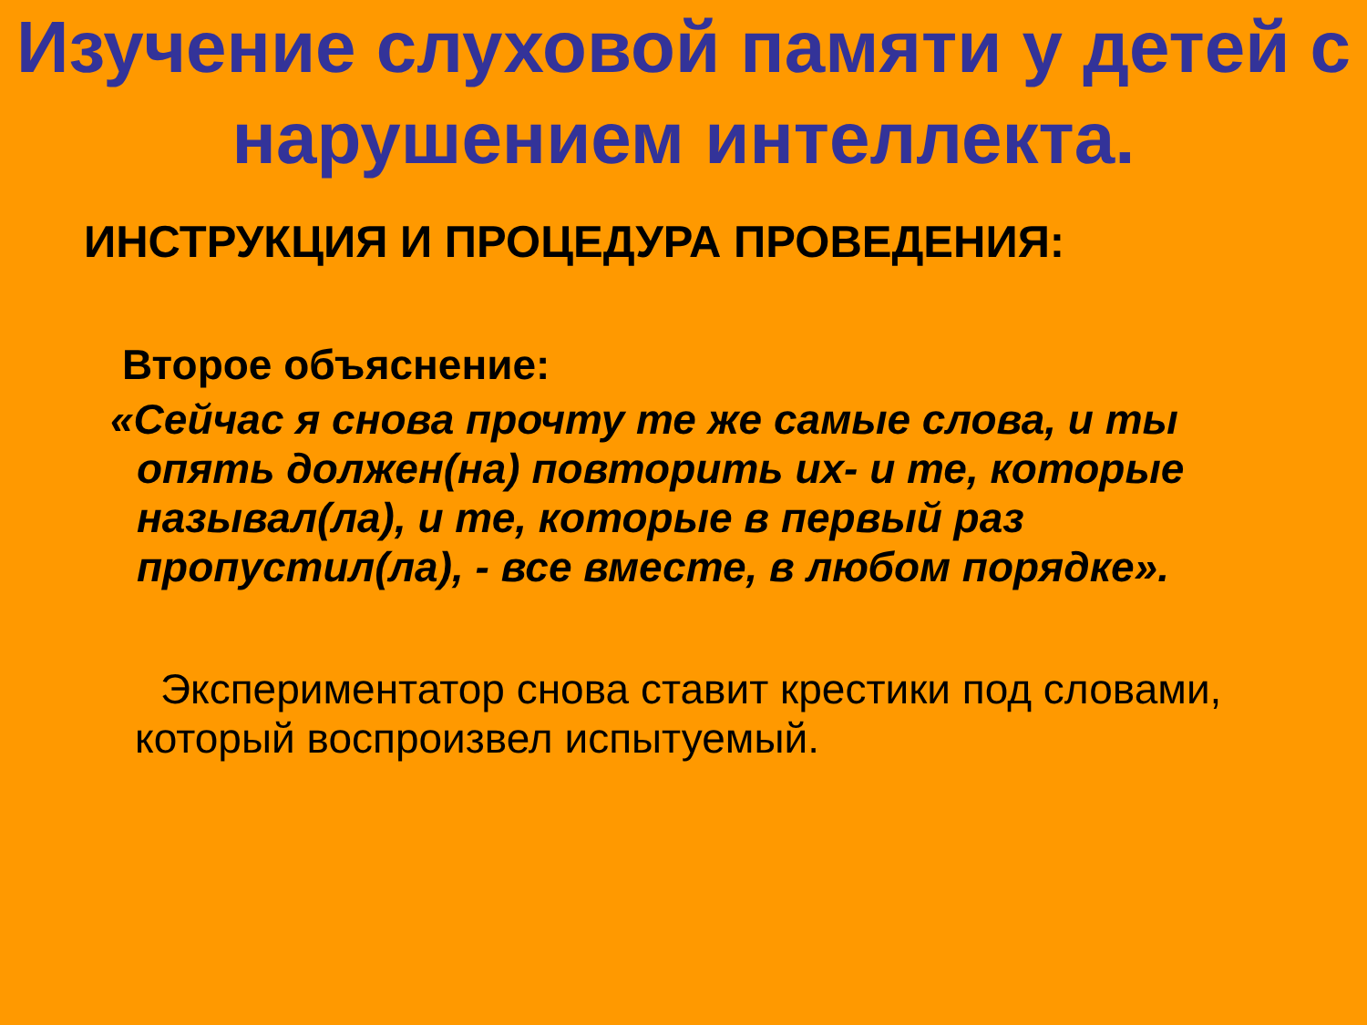Изучение слуховой памяти у детей с нарушением интеллекта.
ИНСТРУКЦИЯ И ПРОЦЕДУРА ПРОВЕДЕНИЯ:
Второе объяснение:
«Сейчас я снова прочту те же самые слова, и ты опять должен(на) повторить их- и те, которые называл(ла), и те, которые в первый раз пропустил(ла), - все вместе, в любом порядке».
Экспериментатор снова ставит крестики под словами, который воспроизвел испытуемый.